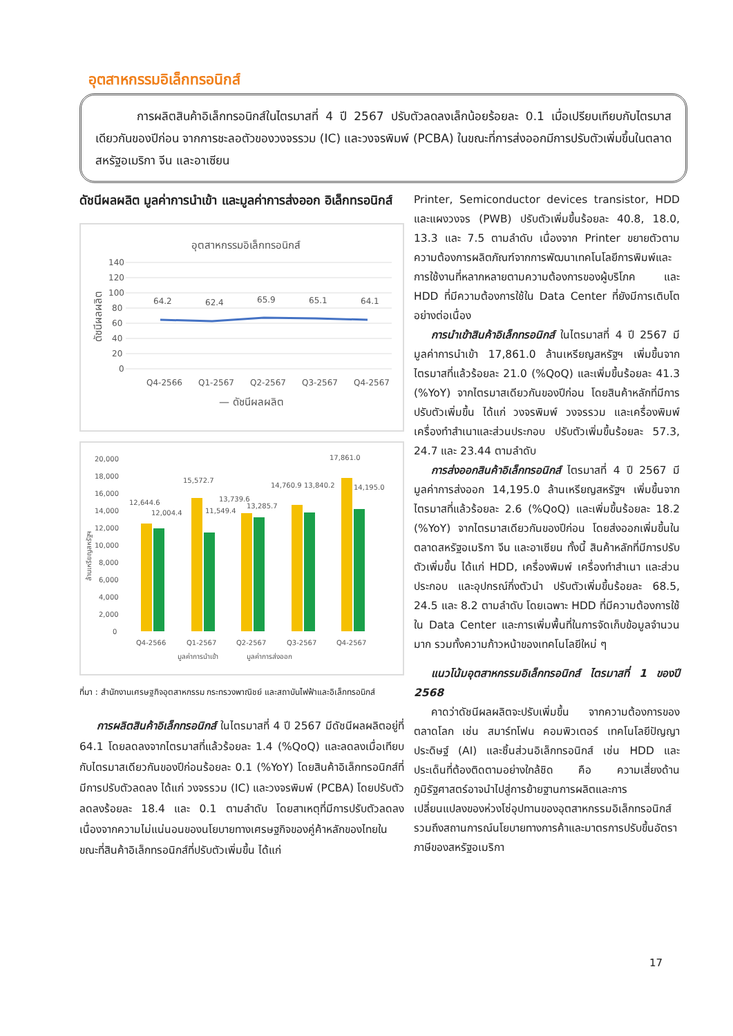อุตสาหกรรมอิเล็กทรอนิกส์
การผลิตสินค้าอิเล็กทรอนิกส์ในไตรมาสที่ 4 ปี 2567 ปรับตัวลดลงเล็กน้อยร้อยละ 0.1 เมื่อเปรียบเทียบกับไตรมาสเดียวกันของปีก่อน จากการชะลอตัวของวงจรรวม (IC) และวงจรพิมพ์ (PCBA) ในขณะที่การส่งออกมีการปรับตัวเพิ่มขึ้นในตลาดสหรัฐอเมริกา จีน และอาเซียน
ดัชนีผลผลิต มูลค่าการนำเข้า และมูลค่าการส่งออก อิเล็กทรอนิกส์
อุตสาหกรรมอิเล็กทรอนิกส์
140
120
100
80
60
40
20
0
ดัชนีผลผลิต
64.2
62.4
65.9
65.1
64.1
Q4-2566
Q1-2567
Q2-2567
Q3-2567
Q4-2567
— ดัชนีผลผลิต
20,000
18,000
16,000
14,000
12,000
10,000
8,000
6,000
4,000
2,000
0
12,644.6
12,004.4
15,572.7
11,549.4
13,739.6
13,285.7
14,760.9
13,840.2
17,861.0
14,195.0
Q4-2566
Q1-2567
Q2-2567
Q3-2567
Q4-2567
มูลค่าการนำเข้า
มูลค่าการส่งออก
ล้านเหรียญสหรัฐฯ
ที่มา : สำนักงานเศรษฐกิจอุตสาหกรรม กระทรวงพาณิชย์ และสถาบันไฟฟ้าและอิเล็กทรอนิกส์
การผลิตสินค้าอิเล็กทรอนิกส์ ในไตรมาสที่ 4 ปี 2567 มีดัชนีผลผลิตอยู่ที่ 64.1 โดยลดลงจากไตรมาสที่แล้วร้อยละ 1.4 (%QoQ) และลดลงเมื่อเทียบกับไตรมาสเดียวกันของปีก่อนร้อยละ 0.1 (%YoY) โดยสินค้าอิเล็กทรอนิกส์ที่มีการปรับตัวลดลง ได้แก่ วงจรรวม (IC) และวงจรพิมพ์ (PCBA) โดยปรับตัวลดลงร้อยละ 18.4 และ 0.1 ตามลำดับ โดยสาเหตุที่มีการปรับตัวลดลง เนื่องจากความไม่แน่นอนของนโยบายทางเศรษฐกิจของคู่ค้าหลักของไทยในขณะที่สินค้าอิเล็กทรอนิกส์ที่ปรับตัวเพิ่มขึ้น ได้แก่
Printer, Semiconductor devices transistor, HDD และแผงวงจร (PWB) ปรับตัวเพิ่มขึ้นร้อยละ 40.8, 18.0, 13.3 และ 7.5 ตามลำดับ เนื่องจาก Printer ขยายตัวตามความต้องการผลิตภัณฑ์จากการพัฒนาเทคโนโลยีการพิมพ์และการใช้งานที่หลากหลายตามความต้องการของผู้บริโภค และ HDD ที่มีความต้องการใช้ใน Data Center ที่ยังมีการเติบโตอย่างต่อเนื่อง
การนำเข้าสินค้าอิเล็กทรอนิกส์ ในไตรมาสที่ 4 ปี 2567 มีมูลค่าการนำเข้า 17,861.0 ล้านเหรียญสหรัฐฯ เพิ่มขึ้นจากไตรมาสที่แล้วร้อยละ 21.0 (%QoQ) และเพิ่มขึ้นร้อยละ 41.3 (%YoY) จากไตรมาสเดียวกันของปีก่อน โดยสินค้าหลักที่มีการปรับตัวเพิ่มขึ้น ได้แก่ วงจรพิมพ์ วงจรรวม และเครื่องพิมพ์ เครื่องทำสำเนาและส่วนประกอบ ปรับตัวเพิ่มขึ้นร้อยละ 57.3, 24.7 และ 23.44 ตามลำดับ
การส่งออกสินค้าอิเล็กทรอนิกส์ ไตรมาสที่ 4 ปี 2567 มีมูลค่าการส่งออก 14,195.0 ล้านเหรียญสหรัฐฯ เพิ่มขึ้นจากไตรมาสที่แล้วร้อยละ 2.6 (%QoQ) และเพิ่มขึ้นร้อยละ 18.2 (%YoY) จากไตรมาสเดียวกันของปีก่อน โดยส่งออกเพิ่มขึ้นในตลาดสหรัฐอเมริกา จีน และอาเซียน ทั้งนี้ สินค้าหลักที่มีการปรับตัวเพิ่มขึ้น ได้แก่ HDD, เครื่องพิมพ์ เครื่องทำสำเนา และส่วนประกอบ และอุปกรณ์กึ่งตัวนำ ปรับตัวเพิ่มขึ้นร้อยละ 68.5, 24.5 และ 8.2 ตามลำดับ โดยเฉพาะ HDD ที่มีความต้องการใช้ใน Data Center และการเพิ่มพื้นที่ในการจัดเก็บข้อมูลจำนวนมาก รวมทั้งความก้าวหน้าของเทคโนโลยีใหม่ ๆ
แนวโน้มอุตสาหกรรมอิเล็กทรอนิกส์ ไตรมาสที่ 1 ของปี 2568
คาดว่าดัชนีผลผลิตจะปรับเพิ่มขึ้น จากความต้องการของตลาดโลก เช่น สมาร์ทโฟน คอมพิวเตอร์ เทคโนโลยีปัญญาประดิษฐ์ (AI) และชิ้นส่วนอิเล็กทรอนิกส์ เช่น HDD และประเด็นที่ต้องติดตามอย่างใกล้ชิด คือ ความเสี่ยงด้านภูมิรัฐศาสตร์อาจนำไปสู่การย้ายฐานการผลิตและการเปลี่ยนแปลงของห่วงโซ่อุปทานของอุตสาหกรรมอิเล็กทรอนิกส์ รวมถึงสถานการณ์นโยบายทางการค้าและมาตรการปรับขึ้นอัตราภาษีของสหรัฐอเมริกา
17